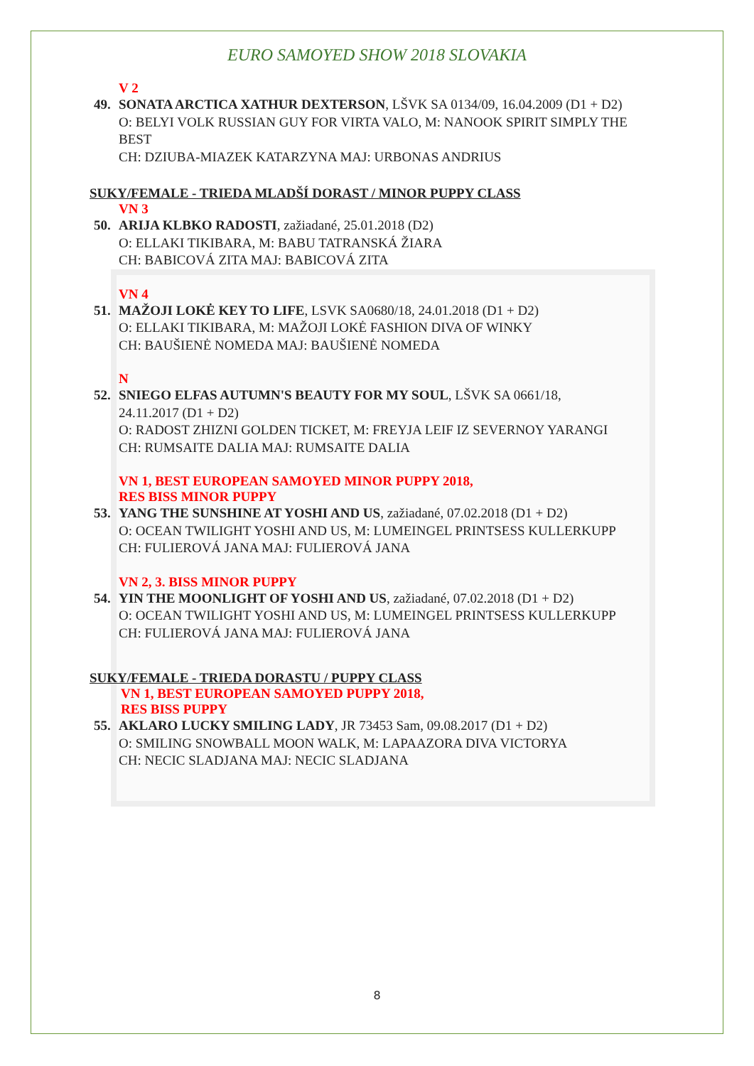EURO SAMOYED SHOW 2018 SLOVAKIA
V 2
49. SONATA ARCTICA XATHUR DEXTERSON, LŠVK SA 0134/09, 16.04.2009 (D1 + D2)
O: BELYI VOLK RUSSIAN GUY FOR VIRTA VALO, M: NANOOK SPIRIT SIMPLY THE BEST
CH: DZIUBA-MIAZEK KATARZYNA MAJ: URBONAS ANDRIUS
SUKY/FEMALE - TRIEDA MLADŠÍ DORAST / MINOR PUPPY CLASS
VN 3
50. ARIJA KLBKO RADOSTI, zažiadané, 25.01.2018 (D2)
O: ELLAKI TIKIBARA, M: BABU TATRANSKÁ ŽIARA
CH: BABICOVÁ ZITA MAJ: BABICOVÁ ZITA
VN 4
51. MAŽOJI LOKĖ KEY TO LIFE, LSVK SA0680/18, 24.01.2018 (D1 + D2)
O: ELLAKI TIKIBARA, M: MAŽOJI LOKĖ FASHION DIVA OF WINKY
CH: BAUŠIENĖ NOMEDA MAJ: BAUŠIENĖ NOMEDA
N
52. SNIEGO ELFAS AUTUMN'S BEAUTY FOR MY SOUL, LŠVK SA 0661/18, 24.11.2017 (D1 + D2)
O: RADOST ZHIZNI GOLDEN TICKET, M: FREYJA LEIF IZ SEVERNOY YARANGI
CH: RUMSAITE DALIA MAJ: RUMSAITE DALIA
VN 1, BEST EUROPEAN SAMOYED MINOR PUPPY 2018,
RES BISS MINOR PUPPY
53. YANG THE SUNSHINE AT YOSHI AND US, zažiadané, 07.02.2018 (D1 + D2)
O: OCEAN TWILIGHT YOSHI AND US, M: LUMEINGEL PRINTSESS KULLERKUPP
CH: FULIEROVÁ JANA MAJ: FULIEROVÁ JANA
VN 2, 3. BISS MINOR PUPPY
54. YIN THE MOONLIGHT OF YOSHI AND US, zažiadané, 07.02.2018 (D1 + D2)
O: OCEAN TWILIGHT YOSHI AND US, M: LUMEINGEL PRINTSESS KULLERKUPP
CH: FULIEROVÁ JANA MAJ: FULIEROVÁ JANA
SUKY/FEMALE - TRIEDA DORASTU / PUPPY CLASS
VN 1, BEST EUROPEAN SAMOYED PUPPY 2018,
RES BISS PUPPY
55. AKLARO LUCKY SMILING LADY, JR 73453 Sam, 09.08.2017 (D1 + D2)
O: SMILING SNOWBALL MOON WALK, M: LAPAAZORA DIVA VICTORYA
CH: NECIC SLADJANA MAJ: NECIC SLADJANA
8